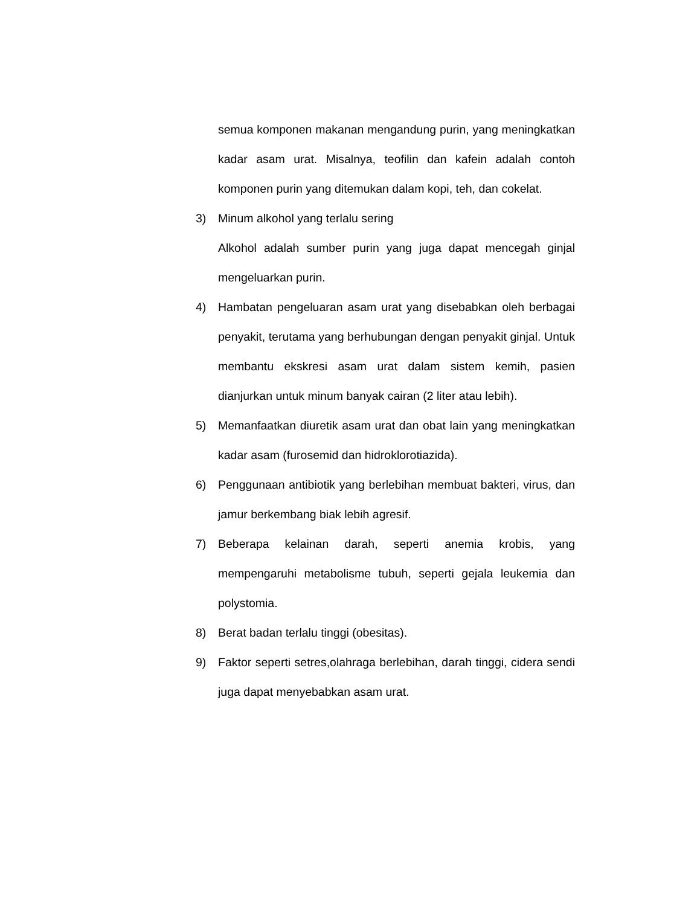semua komponen makanan mengandung purin, yang meningkatkan kadar asam urat. Misalnya, teofilin dan kafein adalah contoh komponen purin yang ditemukan dalam kopi, teh, dan cokelat.
3) Minum alkohol yang terlalu sering
Alkohol adalah sumber purin yang juga dapat mencegah ginjal mengeluarkan purin.
4) Hambatan pengeluaran asam urat yang disebabkan oleh berbagai penyakit, terutama yang berhubungan dengan penyakit ginjal. Untuk membantu ekskresi asam urat dalam sistem kemih, pasien dianjurkan untuk minum banyak cairan (2 liter atau lebih).
5) Memanfaatkan diuretik asam urat dan obat lain yang meningkatkan kadar asam (furosemid dan hidroklorotiazida).
6) Penggunaan antibiotik yang berlebihan membuat bakteri, virus, dan jamur berkembang biak lebih agresif.
7) Beberapa kelainan darah, seperti anemia krobis, yang mempengaruhi metabolisme tubuh, seperti gejala leukemia dan polystomia.
8) Berat badan terlalu tinggi (obesitas).
9) Faktor seperti setres,olahraga berlebihan, darah tinggi, cidera sendi juga dapat menyebabkan asam urat.